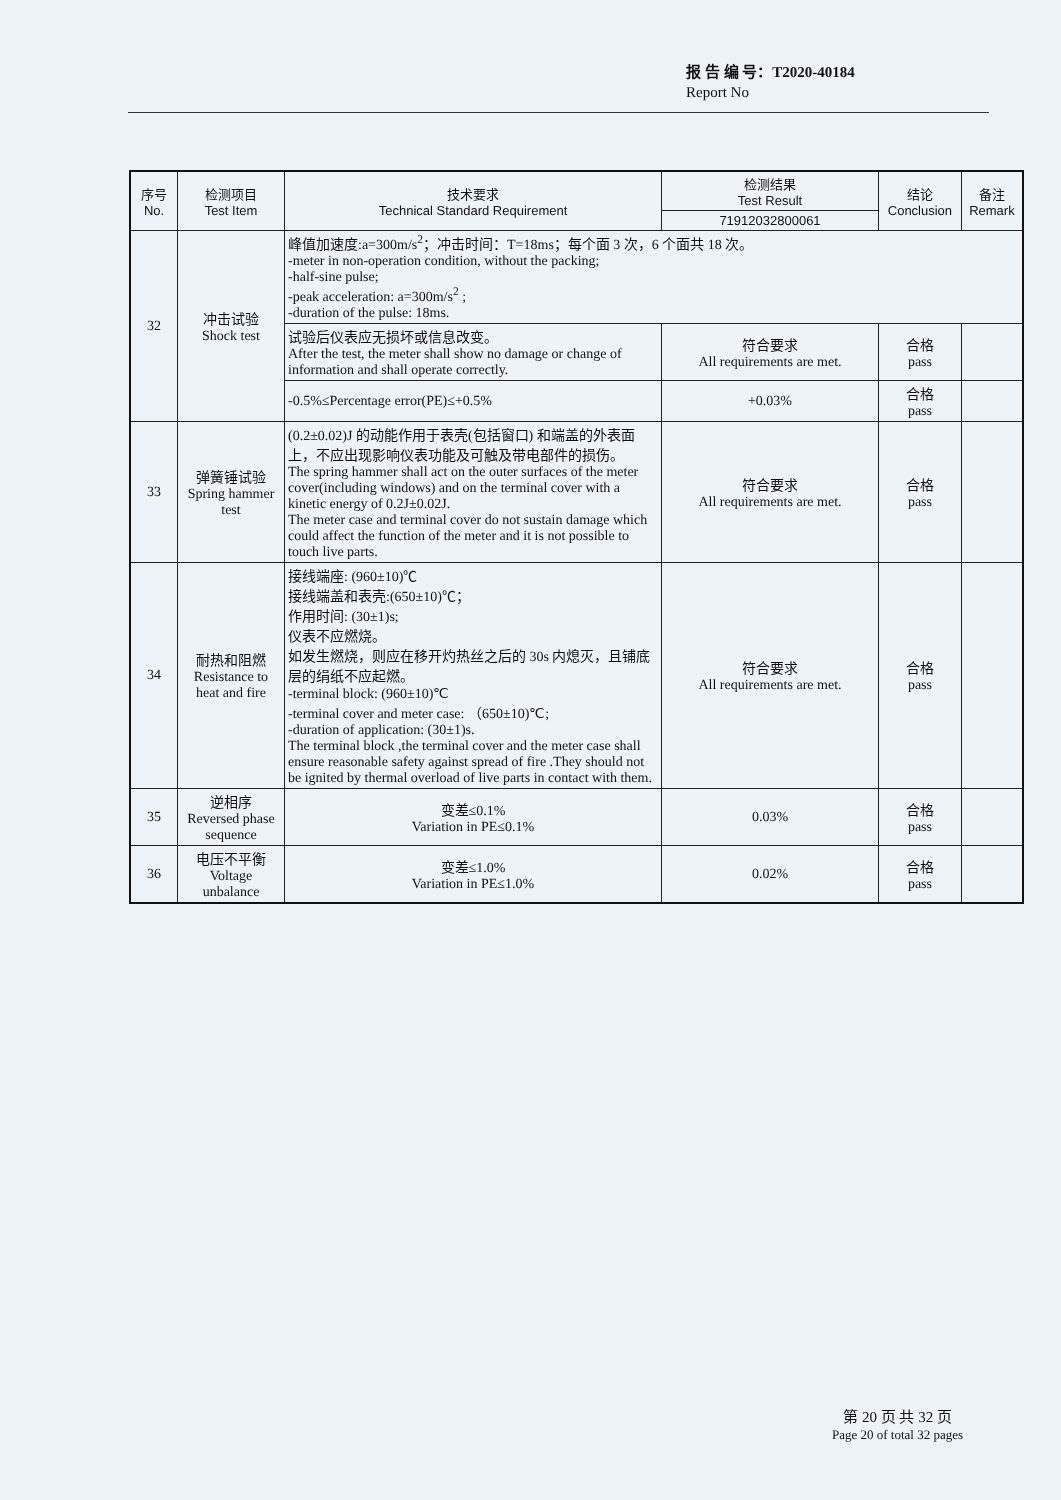报 告 编 号：T2020-40184
Report No
| 序号 No. | 检测项目 Test Item | 技术要求 Technical Standard Requirement | 检测结果 Test Result | 结论 Conclusion | 备注 Remark |
| --- | --- | --- | --- | --- | --- |
| | | | 71912032800061 | | |
| 32 | 冲击试验 Shock test | 峰值加速度:a=300m/s<sup>2</sup>；冲击时间：T=18ms；每个面 3 次，6 个面共 18 次。 -meter in non-operation condition, without the packing; -half-sine pulse; -peak acceleration: a=300m/s<sup>2</sup> ; -duration of the pulse: 18ms. | | | |
| | | 试验后仪表应无损坏或信息改变。 After the test, the meter shall show no damage or change of information and shall operate correctly. | 符合要求 All requirements are met. | 合格 pass | |
| | | -0.5%≤Percentage error(PE)≤+0.5% | +0.03% | 合格 pass | |
| 33 | 弹簧锤试验 Spring hammer test | (0.2±0.02)J 的动能作用于表壳(包括窗口) 和端盖的外表面上，不应出现影响仪表功能及可触及带电部件的损伤。 The spring hammer shall act on the outer surfaces of the meter cover(including windows) and on the terminal cover with a kinetic energy of 0.2J±0.02J. The meter case and terminal cover do not sustain damage which could affect the function of the meter and it is not possible to touch live parts. | 符合要求 All requirements are met. | 合格 pass | |
| 34 | 耐热和阻燃 Resistance to heat and fire | 接线端座: (960±10)℃ 接线端盖和表壳:(650±10)℃； 作用时间: (30±1)s; 仪表不应燃烧。 如发生燃烧，则应在移开灼热丝之后的 30s 内熄灭，且铺底层的绢纸不应起燃。 -terminal block: (960±10)℃ -terminal cover and meter case: （650±10)℃; -duration of application: (30±1)s. The terminal block ,the terminal cover and the meter case shall ensure reasonable safety against spread of fire .They should not be ignited by thermal overload of live parts in contact with them. | 符合要求 All requirements are met. | 合格 pass | |
| 35 | 逆相序 Reversed phase sequence | 变差≤0.1% Variation in PE≤0.1% | 0.03% | 合格 pass | |
| 36 | 电压不平衡 Voltage unbalance | 变差≤1.0% Variation in PE≤1.0% | 0.02% | 合格 pass | |
第 20 页 共 32 页
Page 20 of total 32 pages